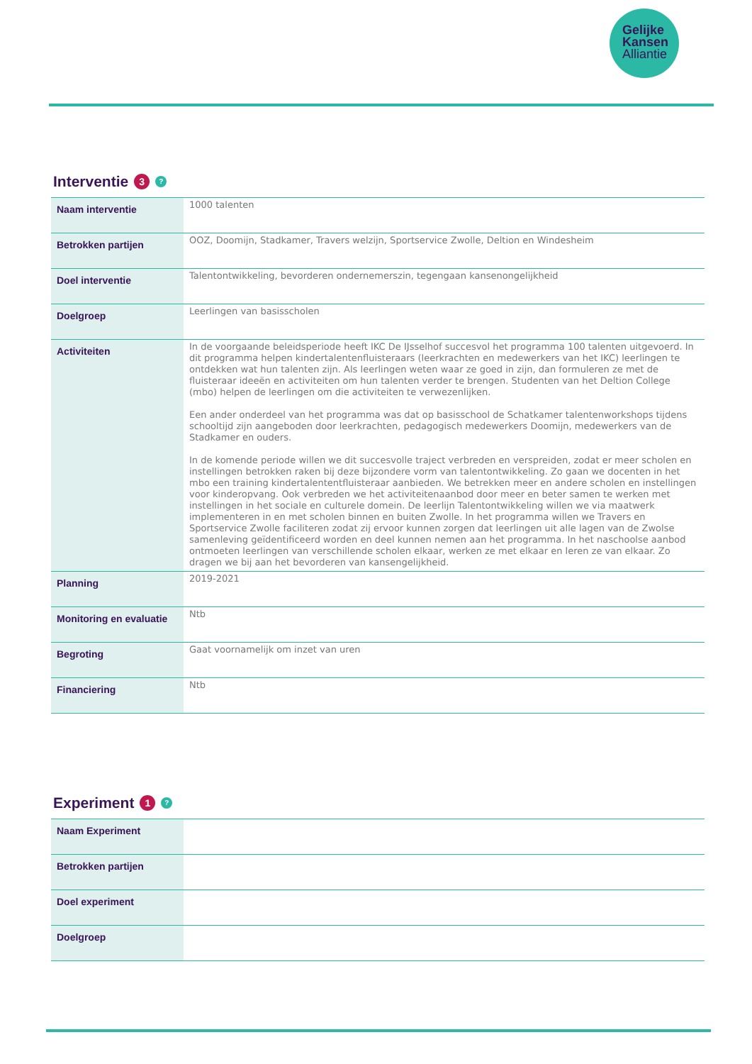Gelijke
Kansen
Alliantie
Interventie 3 ?
| Naam interventie | 1000 talenten |
| Betrokken partijen | OOZ, Doomijn, Stadkamer, Travers welzijn, Sportservice Zwolle, Deltion en Windesheim |
| Doel interventie | Talentontwikkeling, bevorderen ondernemerszin, tegengaan kansenongelijkheid |
| Doelgroep | Leerlingen van basisscholen |
| Activiteiten | In de voorgaande beleidsperiode heeft IKC De IJsselhof succesvol het programma 100 talenten uitgevoerd. In dit programma helpen kindertalentenfluisteraars (leerkrachten en medewerkers van het IKC) leerlingen te ontdekken wat hun talenten zijn. Als leerlingen weten waar ze goed in zijn, dan formuleren ze met de fluisteraar ideeën en activiteiten om hun talenten verder te brengen. Studenten van het Deltion College (mbo) helpen de leerlingen om die activiteiten te verwezenlijken. Een ander onderdeel van het programma was dat op basisschool de Schatkamer talentenworkshops tijdens schooltijd zijn aangeboden door leerkrachten, pedagogisch medewerkers Doomijn, medewerkers van de Stadkamer en ouders. In de komende periode willen we dit succesvolle traject verbreden en verspreiden, zodat er meer scholen en instellingen betrokken raken bij deze bijzondere vorm van talentontwikkeling. Zo gaan we docenten in het mbo een training kindertalententfluisteraar aanbieden. We betrekken meer en andere scholen en instellingen voor kinderopvang. Ook verbreden we het activiteitenaanbod door meer en beter samen te werken met instellingen in het sociale en culturele domein. De leerlijn Talentontwikkeling willen we via maatwerk implementeren in en met scholen binnen en buiten Zwolle. In het programma willen we Travers en Sportservice Zwolle faciliteren zodat zij ervoor kunnen zorgen dat leerlingen uit alle lagen van de Zwolse samenleving geïdentificeerd worden en deel kunnen nemen aan het programma. In het naschoolse aanbod ontmoeten leerlingen van verschillende scholen elkaar, werken ze met elkaar en leren ze van elkaar. Zo dragen we bij aan het bevorderen van kansengelijkheid. |
| Planning | 2019-2021 |
| Monitoring en evaluatie | Ntb |
| Begroting | Gaat voornamelijk om inzet van uren |
| Financiering | Ntb |
Experiment 1 ?
| Naam Experiment | |
| Betrokken partijen | |
| Doel experiment | |
| Doelgroep | |